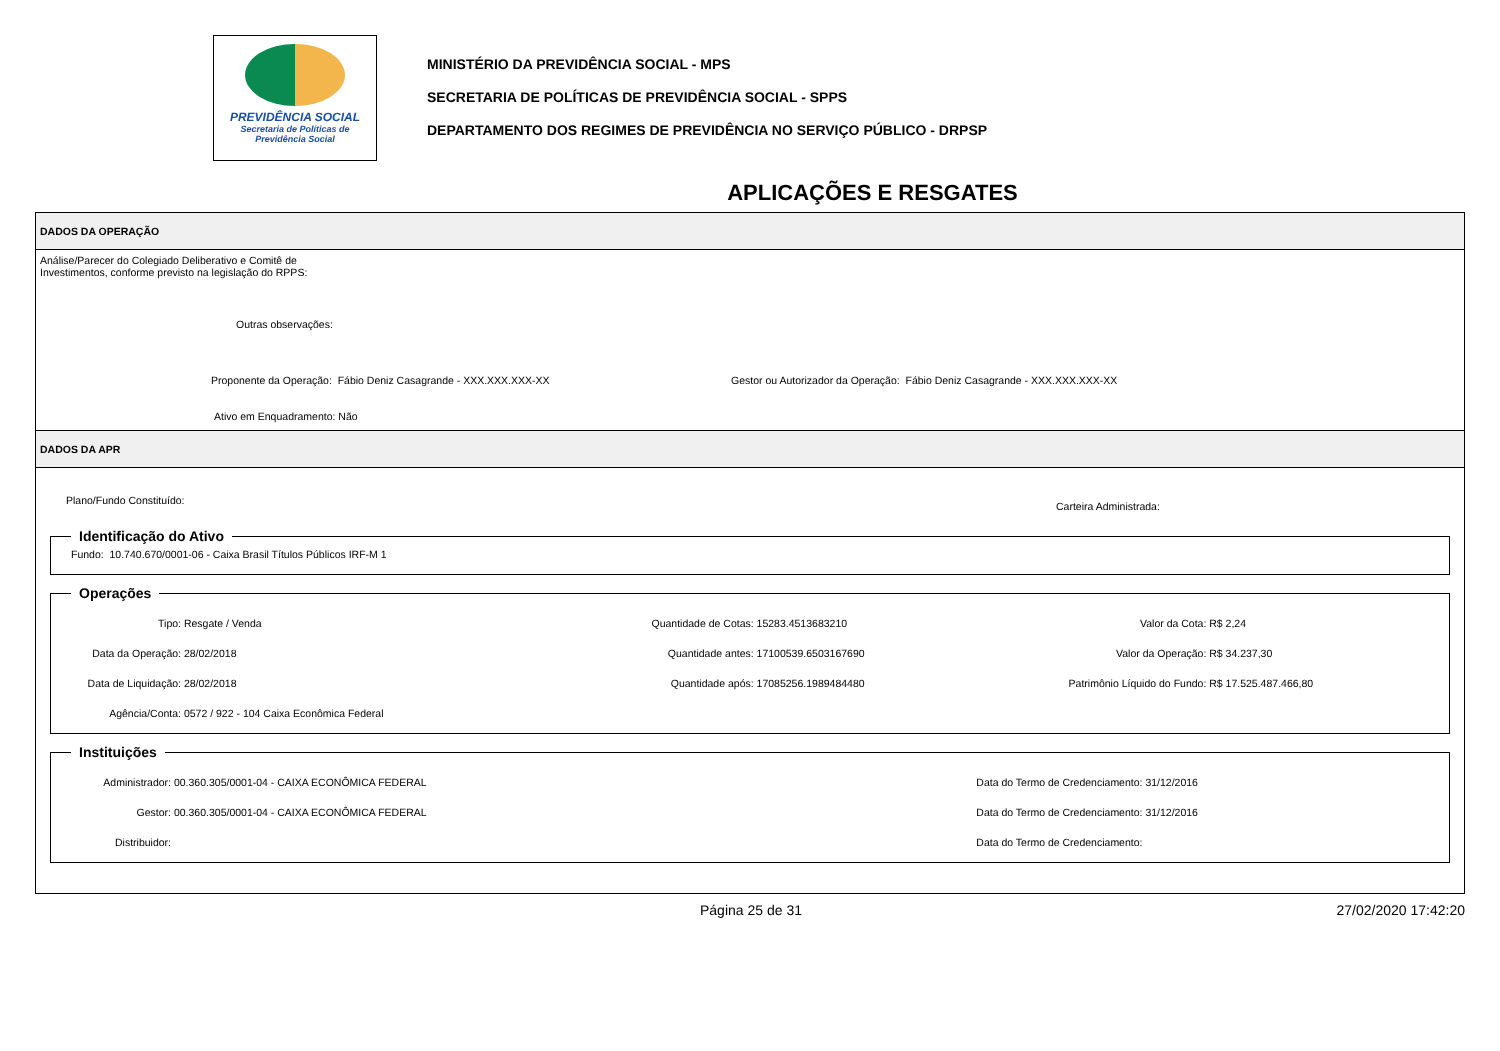PREVIDÊNCIA SOCIAL
Secretaria de Políticas de
Previdência Social
MINISTÉRIO DA PREVIDÊNCIA SOCIAL - MPS
SECRETARIA DE POLÍTICAS DE PREVIDÊNCIA SOCIAL - SPPS
DEPARTAMENTO DOS REGIMES DE PREVIDÊNCIA NO SERVIÇO PÚBLICO - DRPSP
APLICAÇÕES E RESGATES
DADOS DA OPERAÇÃO
Análise/Parecer do Colegiado Deliberativo e Comitê de
Investimentos, conforme previsto na legislação do RPPS:
Outras observações:
Proponente da Operação: Fábio Deniz Casagrande - XXX.XXX.XXX-XX Gestor ou Autorizador da Operação: Fábio Deniz Casagrande - XXX.XXX.XXX-XX
Ativo em Enquadramento: Não
DADOS DA APR
Plano/Fundo Constituído: Carteira Administrada:
Identificação do Ativo Fundo: 10.740.670/0001-06 - Caixa Brasil Títulos Públicos IRF-M 1 Operações
Tipo: Resgate / Venda
Quantidade de Cotas: 15283.4513683210
Valor da Cota: R$ 2,24
Data da Operação: 28/02/2018
Quantidade antes: 17100539.6503167690
Valor da Operação: R$ 34.237,30
Data de Liquidação: 28/02/2018
Quantidade após: 17085256.1989484480
Patrimônio Líquido do Fundo: R$ 17.525.487.466,80
Agência/Conta: 0572 / 922 - 104 Caixa Econômica Federal
Instituições
Administrador: 00.360.305/0001-04 - CAIXA ECONÔMICA FEDERAL
Data do Termo de Credenciamento: 31/12/2016
Gestor: 00.360.305/0001-04 - CAIXA ECONÔMICA FEDERAL
Data do Termo de Credenciamento: 31/12/2016
Distribuidor:
Data do Termo de Credenciamento:
Página 25 de 31 27/02/2020 17:42:20